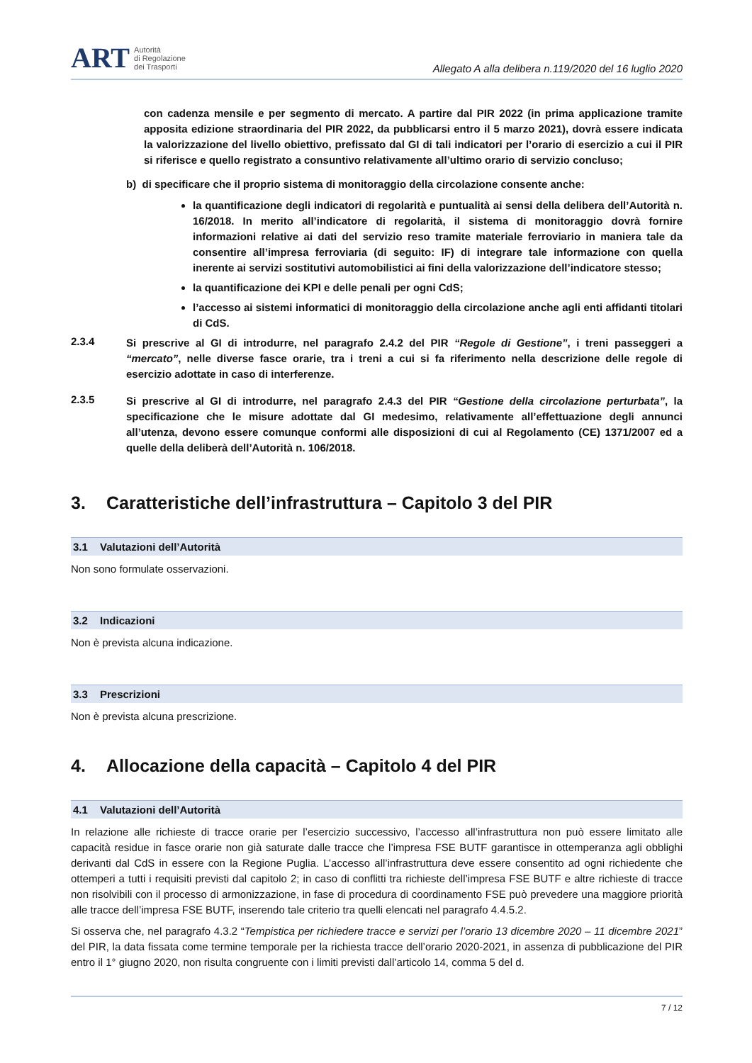ART
Autorità
di Regolazione
dei Trasporti
Allegato A alla delibera n.119/2020 del 16 luglio 2020
con cadenza mensile e per segmento di mercato. A partire dal PIR 2022 (in prima applicazione tramite apposita edizione straordinaria del PIR 2022, da pubblicarsi entro il 5 marzo 2021), dovrà essere indicata la valorizzazione del livello obiettivo, prefissato dal GI di tali indicatori per l’orario di esercizio a cui il PIR si riferisce e quello registrato a consuntivo relativamente all’ultimo orario di servizio concluso;
b) di specificare che il proprio sistema di monitoraggio della circolazione consente anche:
la quantificazione degli indicatori di regolarità e puntualità ai sensi della delibera dell’Autorità n. 16/2018. In merito all’indicatore di regolarità, il sistema di monitoraggio dovrà fornire informazioni relative ai dati del servizio reso tramite materiale ferroviario in maniera tale da consentire all’impresa ferroviaria (di seguito: IF) di integrare tale informazione con quella inerente ai servizi sostitutivi automobilistici ai fini della valorizzazione dell’indicatore stesso;
la quantificazione dei KPI e delle penali per ogni CdS;
l’accesso ai sistemi informatici di monitoraggio della circolazione anche agli enti affidanti titolari di CdS.
2.3.4
Si prescrive al GI di introdurre, nel paragrafo 2.4.2 del PIR “Regole di Gestione”, i treni passeggeri a “mercato”, nelle diverse fasce orarie, tra i treni a cui si fa riferimento nella descrizione delle regole di esercizio adottate in caso di interferenze.
2.3.5
Si prescrive al GI di introdurre, nel paragrafo 2.4.3 del PIR “Gestione della circolazione perturbata”, la specificazione che le misure adottate dal GI medesimo, relativamente all’effettuazione degli annunci all’utenza, devono essere comunque conformi alle disposizioni di cui al Regolamento (CE) 1371/2007 ed a quelle della deliberà dell’Autorità n. 106/2018.
3. Caratteristiche dell’infrastruttura – Capitolo 3 del PIR
3.1 Valutazioni dell’Autorità
Non sono formulate osservazioni.
3.2 Indicazioni
Non è prevista alcuna indicazione.
3.3 Prescrizioni
Non è prevista alcuna prescrizione.
4. Allocazione della capacità – Capitolo 4 del PIR
4.1 Valutazioni dell’Autorità
In relazione alle richieste di tracce orarie per l’esercizio successivo, l’accesso all’infrastruttura non può essere limitato alle capacità residue in fasce orarie non già saturate dalle tracce che l’impresa FSE BUTF garantisce in ottemperanza agli obblighi derivanti dal CdS in essere con la Regione Puglia. L’accesso all’infrastruttura deve essere consentito ad ogni richiedente che ottemperi a tutti i requisiti previsti dal capitolo 2; in caso di conflitti tra richieste dell’impresa FSE BUTF e altre richieste di tracce non risolvibili con il processo di armonizzazione, in fase di procedura di coordinamento FSE può prevedere una maggiore priorità alle tracce dell’impresa FSE BUTF, inserendo tale criterio tra quelli elencati nel paragrafo 4.4.5.2.
Si osserva che, nel paragrafo 4.3.2 “Tempistica per richiedere tracce e servizi per l’orario 13 dicembre 2020 – 11 dicembre 2021” del PIR, la data fissata come termine temporale per la richiesta tracce dell’orario 2020-2021, in assenza di pubblicazione del PIR entro il 1° giugno 2020, non risulta congruente con i limiti previsti dall’articolo 14, comma 5 del d.
7 / 12